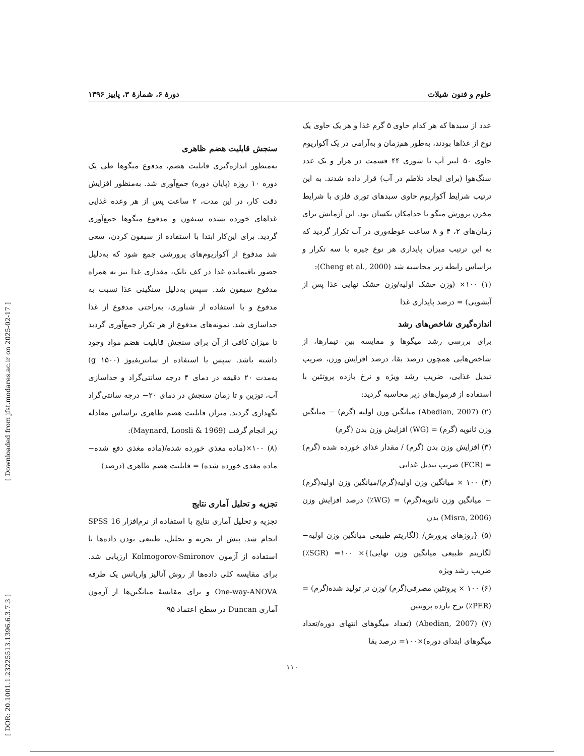[ DOR: 20.1001.1.23225513.1396.6.3.7.3 ] [ Downloaded from jfst.modares.ac.ir on 2025-02-17 ]
علوم و فنون شیلات دورهٔ ۶، شمارهٔ ۳، پاییز ۱۳۹۶
عدد از سبدها که هر کدام حاوی ۵ گرم غذا و هر یک حاوی یک نوع از غذاها بودند، به‌طور هم‌زمان و به‌آرامی در یک آکواریوم حاوی ۵۰ لیتر آب با شوری ۴۴ قسمت در هزار و یک عدد سنگ‌هوا (برای ایجاد تلاطم در آب) قرار داده شدند. به این ترتیب شرایط آکواریوم حاوی سبدهای توری فلزی با شرایط مخزن پرورش میگو تا حدامکان یکسان بود. این آزمایش برای زمان‌های ۲، ۴ و ۸ ساعت غوطه‌وری در آب تکرار گردید که به این ترتیب میزان پایداری هر نوع جیره با سه تکرار و براساس رابطه زیر محاسبه شد (Cheng et al., 2000):
(۱) ۱۰۰× (وزن خشک اولیه/وزن خشک نهایی غذا پس از آبشویی) = درصد پایداری غذا
اندازه‌گیری شاخص‌های رشد
برای بررسی رشد میگوها و مقایسه بین تیمارها، از شاخص‌هایی همچون درصد بقا، درصد افزایش وزن، ضریب تبدیل غذایی، ضریب رشد ویژه و نرخ بازده پروتئین با استفاده از فرمول‌های زیر محاسبه گردید:
(۲) (Abedian, 2007) میانگین وزن اولیه (گرم) − میانگین وزن ثانویه (گرم) = (WG) افزایش وزن بدن (گرم)
(۳) افزایش وزن بدن (گرم) / مقدار غذای خورده شده (گرم) = (FCR) ضریب تبدیل غذایی
(۴) ۱۰۰ × میانگین وزن اولیه(گرم)/میانگین وزن اولیه(گرم) − میانگین وزن ثانویه(گرم) = (WG٪) درصد افزایش وزن (Misra, 2006) بدن
(۵) {روزهای پرورش/ (لگاریتم طبیعی میانگین وزن اولیه− لگاریتم طبیعی میانگین وزن نهایی)}× ۱۰۰= (SGR٪) ضریب رشد ویژه
(۶) ۱۰۰ × پروتئین مصرفی(گرم) /وزن تر تولید شده(گرم) = (PER٪) نرخ بازده پروتئین
(۷) (Abedian, 2007) (تعداد میگوهای انتهای دوره/تعداد میگوهای ابتدای دوره)×۱۰۰= درصد بقا
سنجش قابلیت هضم ظاهری
به‌منظور اندازه‌گیری قابلیت هضم، مدفوع میگوها طی یک دوره ۱۰ روزه (پایان دوره) جمع‌آوری شد. به‌منظور افزایش دقت کار، در این مدت، ۲ ساعت پس از هر وعده غذایی غذاهای خورده نشده سیفون و مدفوع میگوها جمع‌آوری گردید. برای این‌کار ابتدا با استفاده از سیفون کردن، سعی شد مدفوع از آکواریوم‌های پرورشی جمع شود که به‌دلیل حضور باقیمانده غذا در کف تانک، مقداری غذا نیز به همراه مدفوع سیفون شد. سپس به‌دلیل سنگینی غذا نسبت به مدفوع و با استفاده از شناوری، به‌راحتی مدفوع از غذا جداسازی شد. نمونه‌های مدفوع از هر تکرار جمع‌آوری گردید تا میزان کافی از آن برای سنجش قابلیت هضم مواد وجود داشته باشد. سپس با استفاده از سانتریفیوژ (۱۵۰۰ g) به‌مدت ۲۰ دقیقه در دمای ۴ درجه سانتی‌گراد و جداسازی آب، توزین و تا زمان سنجش در دمای ۲۰− درجه سانتی‌گراد نگهداری گردید. میزان قابلیت هضم ظاهری براساس معادله زیر انجام گرفت (Maynard, Loosli & 1969):
(۸) ۱۰۰×(ماده مغذی خورده شده/(ماده مغذی دفع شده− ماده مغذی خورده شده) = قابلیت هضم ظاهری (درصد)
تجزیه و تحلیل آماری نتایج
تجزیه و تحلیل آماری نتایج با استفاده از نرم‌افزار SPSS 16 انجام شد. پیش از تجزیه و تحلیل، طبیعی بودن داده‌ها با استفاده از آزمون Kolmogorov-Smironov ارزیابی شد. برای مقایسه کلی داده‌ها از روش آنالیز واریانس یک طرفه One-way-ANOVA و برای مقایسهٔ میانگین‌ها از آزمون آماری Duncan در سطح اعتماد ۹۵
۱۱۰